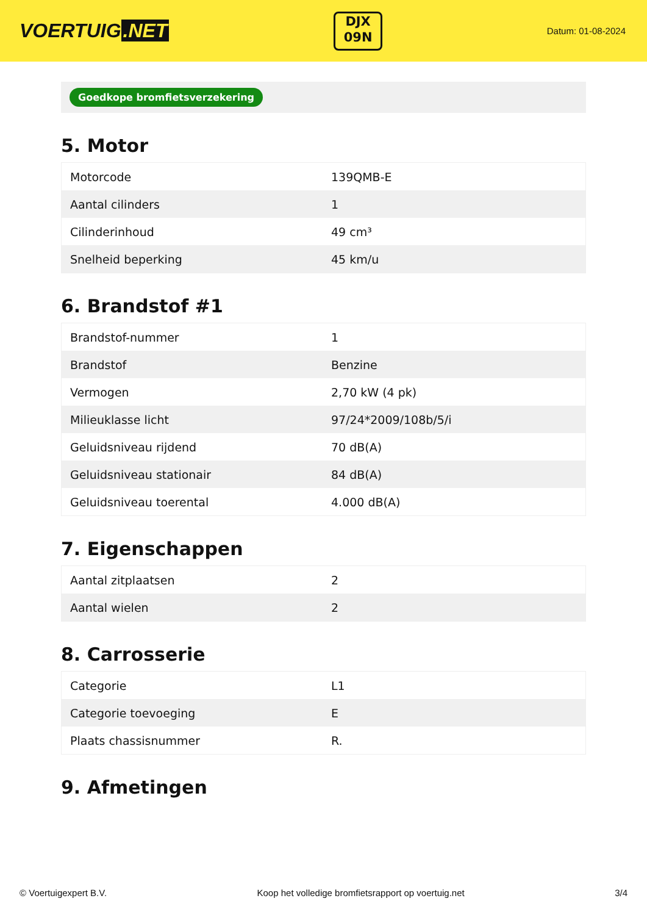VOERTUIG.NET
DJX
09N
Datum: 01-08-2024
Goedkope bromfietsverzekering
5. Motor
| Motorcode | 139QMB-E |
| Aantal cilinders | 1 |
| Cilinderinhoud | 49 cm³ |
| Snelheid beperking | 45 km/u |
6. Brandstof #1
| Brandstof-nummer | 1 |
| Brandstof | Benzine |
| Vermogen | 2,70 kW (4 pk) |
| Milieuklasse licht | 97/24*2009/108b/5/i |
| Geluidsniveau rijdend | 70 dB(A) |
| Geluidsniveau stationair | 84 dB(A) |
| Geluidsniveau toerental | 4.000 dB(A) |
7. Eigenschappen
| Aantal zitplaatsen | 2 |
| Aantal wielen | 2 |
8. Carrosserie
| Categorie | L1 |
| Categorie toevoeging | E |
| Plaats chassisnummer | R. |
9. Afmetingen
© Voertuigexpert B.V. Koop het volledige bromfietsrapport op voertuig.net 3/4